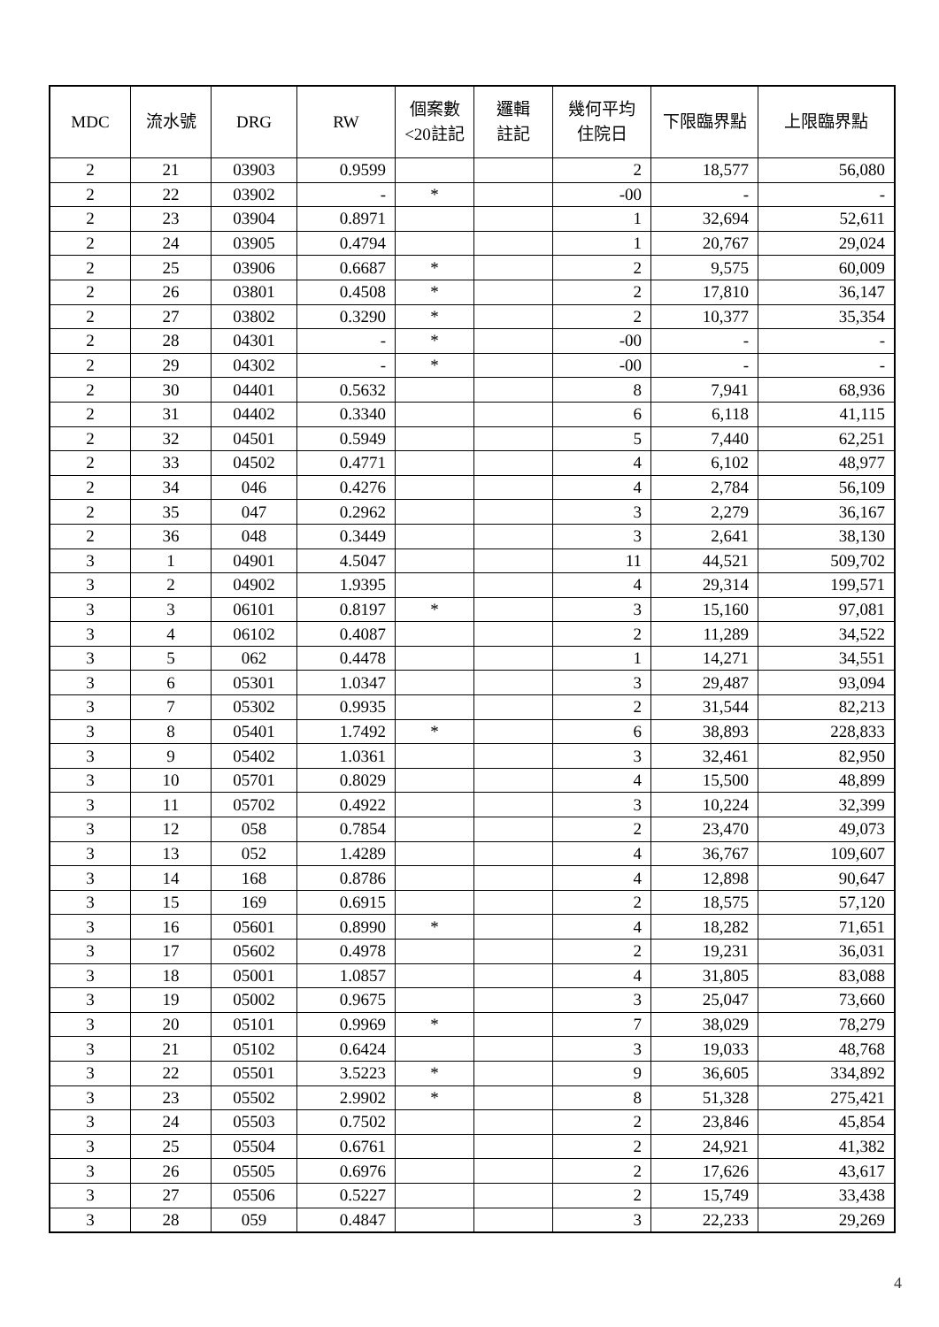| MDC | 流水號 | DRG | RW | 個案數 <20註記 | 邏輯 註記 | 幾何平均 住院日 | 下限臨界點 | 上限臨界點 |
| --- | --- | --- | --- | --- | --- | --- | --- | --- |
| 2 | 21 | 03903 | 0.9599 | | | 2 | 18,577 | 56,080 |
| 2 | 22 | 03902 | - | * | | -00 | - | - |
| 2 | 23 | 03904 | 0.8971 | | | 1 | 32,694 | 52,611 |
| 2 | 24 | 03905 | 0.4794 | | | 1 | 20,767 | 29,024 |
| 2 | 25 | 03906 | 0.6687 | * | | 2 | 9,575 | 60,009 |
| 2 | 26 | 03801 | 0.4508 | * | | 2 | 17,810 | 36,147 |
| 2 | 27 | 03802 | 0.3290 | * | | 2 | 10,377 | 35,354 |
| 2 | 28 | 04301 | - | * | | -00 | - | - |
| 2 | 29 | 04302 | - | * | | -00 | - | - |
| 2 | 30 | 04401 | 0.5632 | | | 8 | 7,941 | 68,936 |
| 2 | 31 | 04402 | 0.3340 | | | 6 | 6,118 | 41,115 |
| 2 | 32 | 04501 | 0.5949 | | | 5 | 7,440 | 62,251 |
| 2 | 33 | 04502 | 0.4771 | | | 4 | 6,102 | 48,977 |
| 2 | 34 | 046 | 0.4276 | | | 4 | 2,784 | 56,109 |
| 2 | 35 | 047 | 0.2962 | | | 3 | 2,279 | 36,167 |
| 2 | 36 | 048 | 0.3449 | | | 3 | 2,641 | 38,130 |
| 3 | 1 | 04901 | 4.5047 | | | 11 | 44,521 | 509,702 |
| 3 | 2 | 04902 | 1.9395 | | | 4 | 29,314 | 199,571 |
| 3 | 3 | 06101 | 0.8197 | * | | 3 | 15,160 | 97,081 |
| 3 | 4 | 06102 | 0.4087 | | | 2 | 11,289 | 34,522 |
| 3 | 5 | 062 | 0.4478 | | | 1 | 14,271 | 34,551 |
| 3 | 6 | 05301 | 1.0347 | | | 3 | 29,487 | 93,094 |
| 3 | 7 | 05302 | 0.9935 | | | 2 | 31,544 | 82,213 |
| 3 | 8 | 05401 | 1.7492 | * | | 6 | 38,893 | 228,833 |
| 3 | 9 | 05402 | 1.0361 | | | 3 | 32,461 | 82,950 |
| 3 | 10 | 05701 | 0.8029 | | | 4 | 15,500 | 48,899 |
| 3 | 11 | 05702 | 0.4922 | | | 3 | 10,224 | 32,399 |
| 3 | 12 | 058 | 0.7854 | | | 2 | 23,470 | 49,073 |
| 3 | 13 | 052 | 1.4289 | | | 4 | 36,767 | 109,607 |
| 3 | 14 | 168 | 0.8786 | | | 4 | 12,898 | 90,647 |
| 3 | 15 | 169 | 0.6915 | | | 2 | 18,575 | 57,120 |
| 3 | 16 | 05601 | 0.8990 | * | | 4 | 18,282 | 71,651 |
| 3 | 17 | 05602 | 0.4978 | | | 2 | 19,231 | 36,031 |
| 3 | 18 | 05001 | 1.0857 | | | 4 | 31,805 | 83,088 |
| 3 | 19 | 05002 | 0.9675 | | | 3 | 25,047 | 73,660 |
| 3 | 20 | 05101 | 0.9969 | * | | 7 | 38,029 | 78,279 |
| 3 | 21 | 05102 | 0.6424 | | | 3 | 19,033 | 48,768 |
| 3 | 22 | 05501 | 3.5223 | * | | 9 | 36,605 | 334,892 |
| 3 | 23 | 05502 | 2.9902 | * | | 8 | 51,328 | 275,421 |
| 3 | 24 | 05503 | 0.7502 | | | 2 | 23,846 | 45,854 |
| 3 | 25 | 05504 | 0.6761 | | | 2 | 24,921 | 41,382 |
| 3 | 26 | 05505 | 0.6976 | | | 2 | 17,626 | 43,617 |
| 3 | 27 | 05506 | 0.5227 | | | 2 | 15,749 | 33,438 |
| 3 | 28 | 059 | 0.4847 | | | 3 | 22,233 | 29,269 |
4